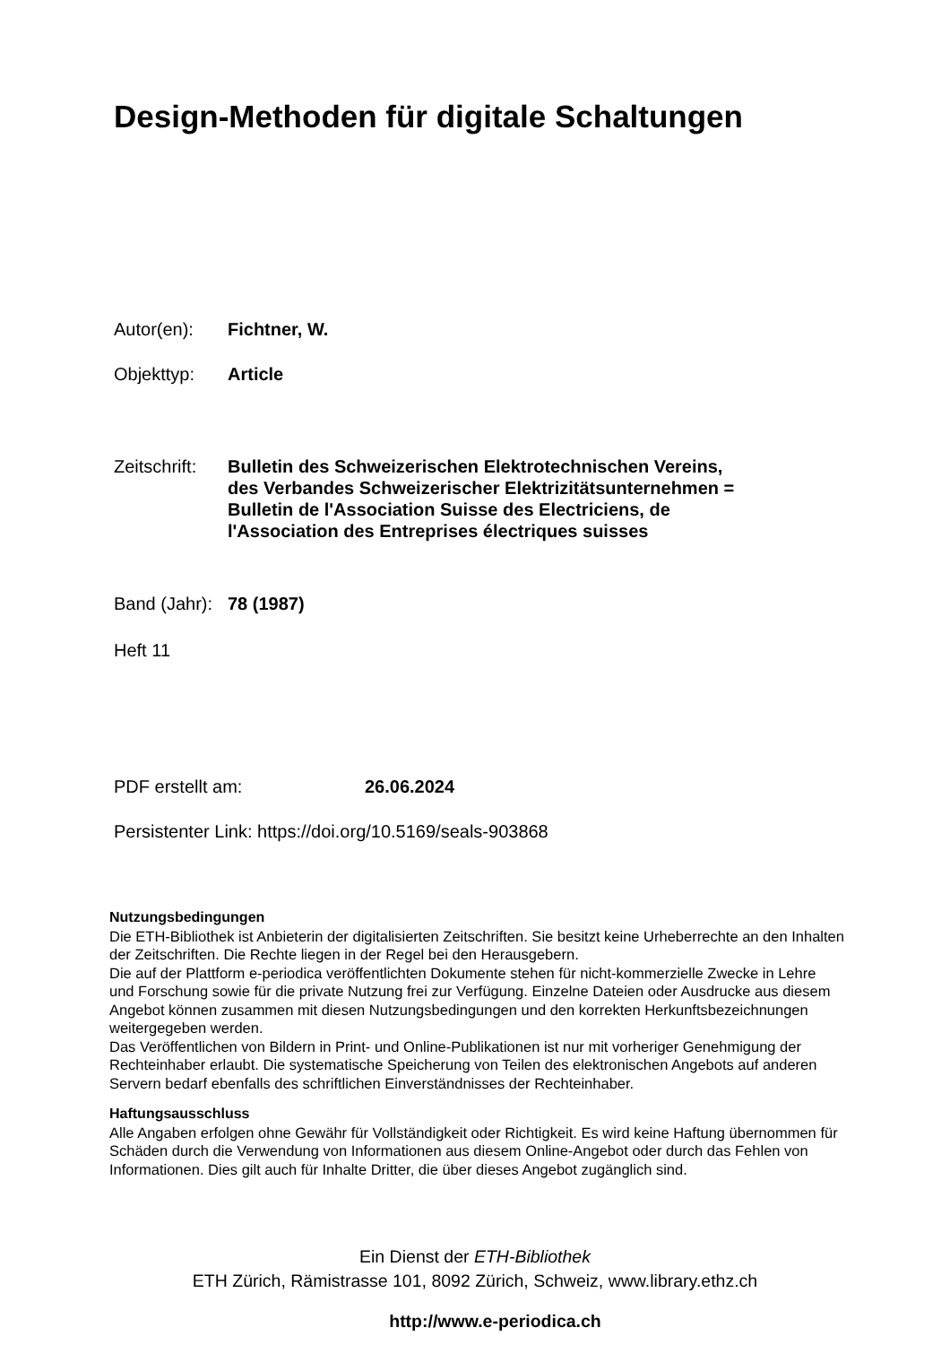Design-Methoden für digitale Schaltungen
Autor(en): Fichtner, W.
Objekttyp: Article
Zeitschrift:
Bulletin des Schweizerischen Elektrotechnischen Vereins, des Verbandes Schweizerischer Elektrizitätsunternehmen = Bulletin de l'Association Suisse des Electriciens, de l'Association des Entreprises électriques suisses
Band (Jahr):
78 (1987)
Heft 11
PDF erstellt am: 26.06.2024
Persistenter Link: https://doi.org/10.5169/seals-903868
Nutzungsbedingungen
Die ETH-Bibliothek ist Anbieterin der digitalisierten Zeitschriften. Sie besitzt keine Urheberrechte an den Inhalten der Zeitschriften. Die Rechte liegen in der Regel bei den Herausgebern.
Die auf der Plattform e-periodica veröffentlichten Dokumente stehen für nicht-kommerzielle Zwecke in Lehre und Forschung sowie für die private Nutzung frei zur Verfügung. Einzelne Dateien oder Ausdrucke aus diesem Angebot können zusammen mit diesen Nutzungsbedingungen und den korrekten Herkunftsbezeichnungen weitergegeben werden.
Das Veröffentlichen von Bildern in Print- und Online-Publikationen ist nur mit vorheriger Genehmigung der Rechteinhaber erlaubt. Die systematische Speicherung von Teilen des elektronischen Angebots auf anderen Servern bedarf ebenfalls des schriftlichen Einverständnisses der Rechteinhaber.
Haftungsausschluss
Alle Angaben erfolgen ohne Gewähr für Vollständigkeit oder Richtigkeit. Es wird keine Haftung übernommen für Schäden durch die Verwendung von Informationen aus diesem Online-Angebot oder durch das Fehlen von Informationen. Dies gilt auch für Inhalte Dritter, die über dieses Angebot zugänglich sind.
Ein Dienst der ETH-Bibliothek
ETH Zürich, Rämistrasse 101, 8092 Zürich, Schweiz, www.library.ethz.ch
http://www.e-periodica.ch